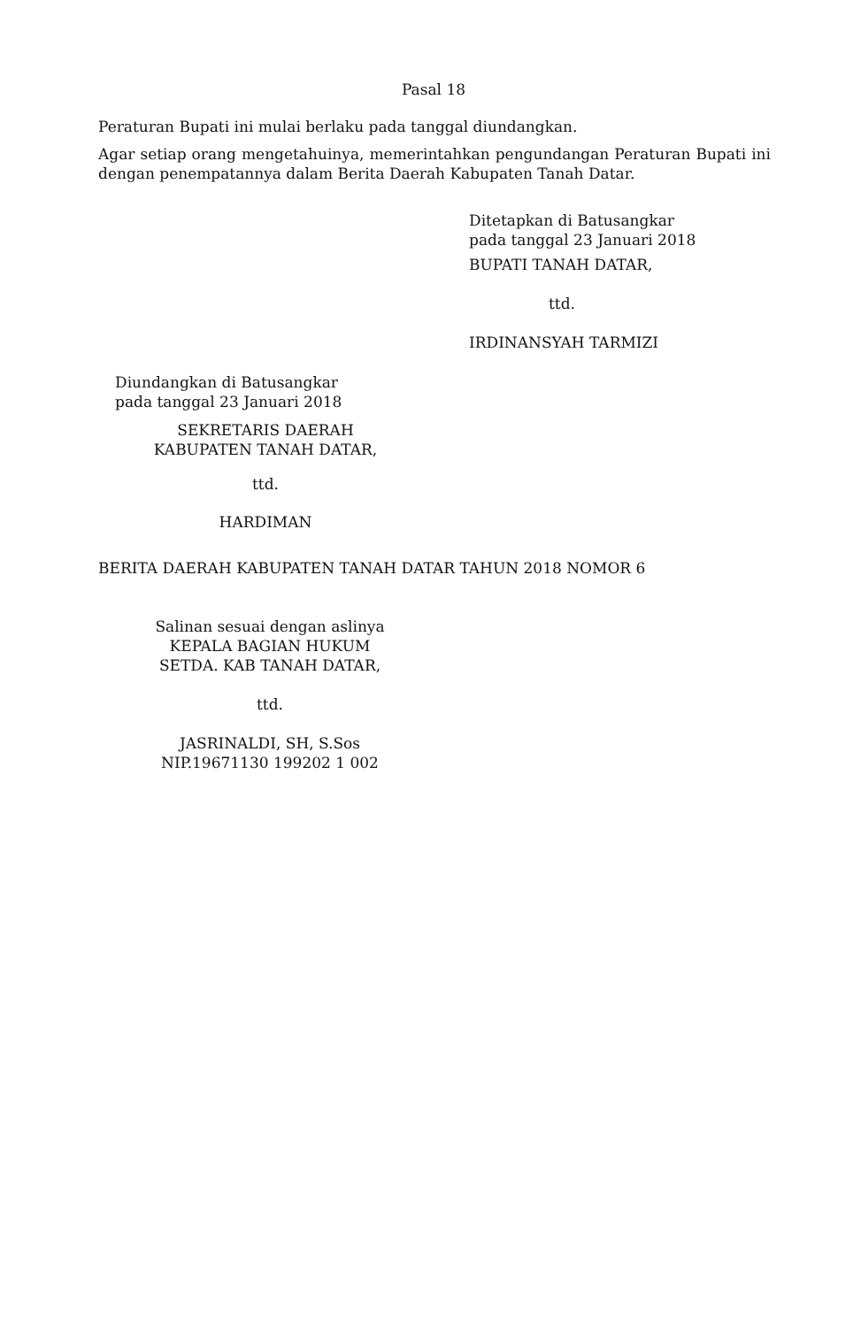Pasal 18
Peraturan Bupati ini mulai berlaku pada tanggal diundangkan.
Agar setiap orang mengetahuinya, memerintahkan pengundangan Peraturan Bupati ini dengan penempatannya dalam Berita Daerah Kabupaten Tanah Datar.
Ditetapkan di Batusangkar
pada tanggal 23 Januari 2018
BUPATI TANAH DATAR,
ttd.
IRDINANSYAH TARMIZI
Diundangkan di Batusangkar
pada tanggal 23 Januari 2018
SEKRETARIS DAERAH
KABUPATEN TANAH DATAR,
ttd.
HARDIMAN
BERITA DAERAH KABUPATEN TANAH DATAR TAHUN 2018 NOMOR 6
Salinan sesuai dengan aslinya
KEPALA BAGIAN HUKUM
SETDA. KAB TANAH DATAR,
ttd.
JASRINALDI, SH, S.Sos
NIP.19671130 199202 1 002